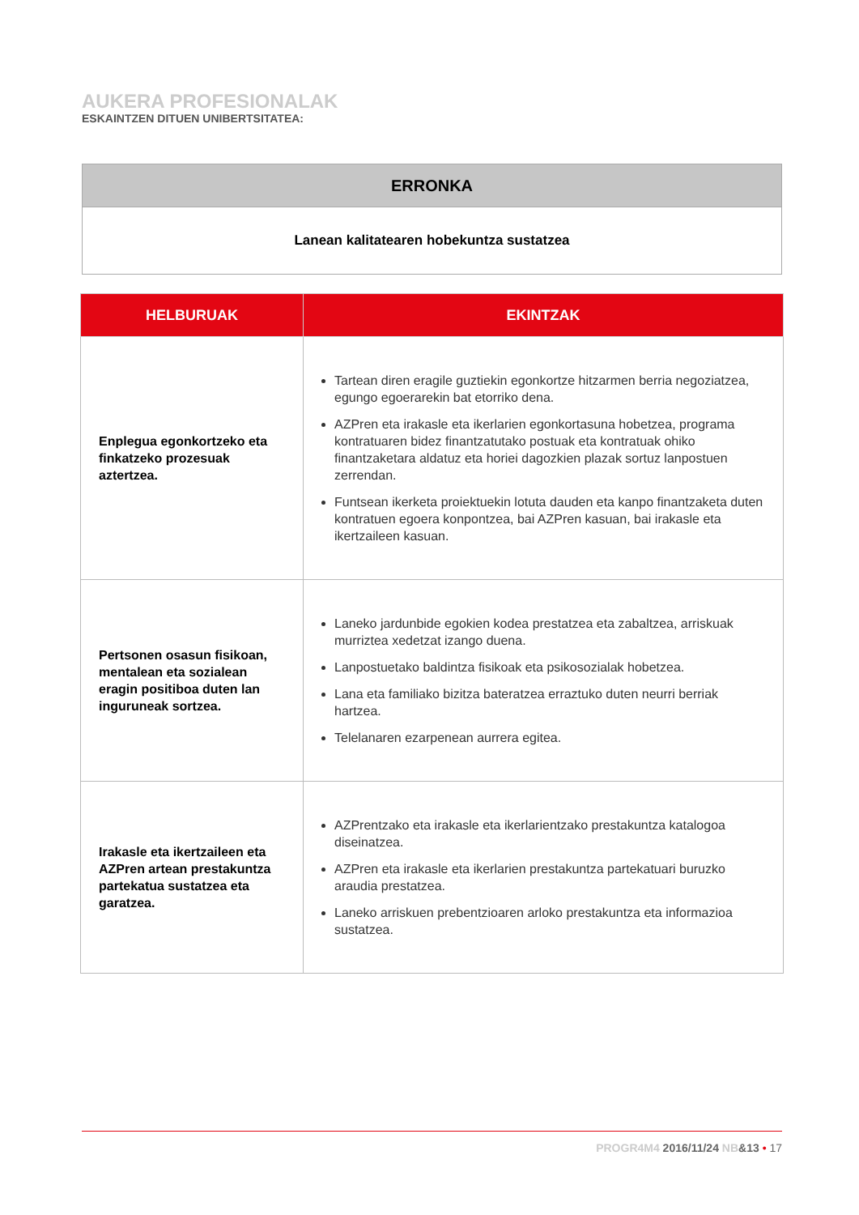AUKERA PROFESIONALAK
ESKAINTZEN DITUEN UNIBERTSITATEA:
| ERRONKA |
| --- |
| Lanean kalitatearen hobekuntza sustatzea |
| HELBURUAK | EKINTZAK |
| --- | --- |
| Enplegua egonkortzeko eta finkatzeko prozesuak aztertzea. | Tartean diren eragile guztiekin egonkortze hitzarmen berria negoziatzea, egungo egoerarekin bat etorriko dena. AZPren eta irakasle eta ikerlarien egonkortasuna hobetzea, programa kontratuaren bidez finantzatutako postuak eta kontratuak ohiko finantzaketara aldatuz eta horiei dagozkien plazak sortuz lanpostuen zerrendan. Funtsean ikerketa proiektuekin lotuta dauden eta kanpo finantzaketa duten kontratuen egoera konpontzea, bai AZPren kasuan, bai irakasle eta ikertzaileen kasuan. |
| Pertsonen osasun fisikoan, mentalean eta sozialean eragin positiboa duten lan inguruneak sortzea. | Laneko jardunbide egokien kodea prestatzea eta zabaltzea, arriskuak murriztea xedetzat izango duena. Lanpostuetako baldintza fisikoak eta psikosozialak hobetzea. Lana eta familiako bizitza bateratzea erraztuko duten neurri berriak hartzea. Telelanaren ezarpenean aurrera egitea. |
| Irakasle eta ikertzaileen eta AZPren artean prestakuntza partekatua sustatzea eta garatzea. | AZPrentzako eta irakasle eta ikerlarientzako prestakuntza katalogoa diseinatzea. AZPren eta irakasle eta ikerlarien prestakuntza partekatuari buruzko araudia prestatzea. Laneko arriskuen prebentzioaren arloko prestakuntza eta informazioa sustatzea. |
PROGR4M4 2016/11/24 NB&13 • 17